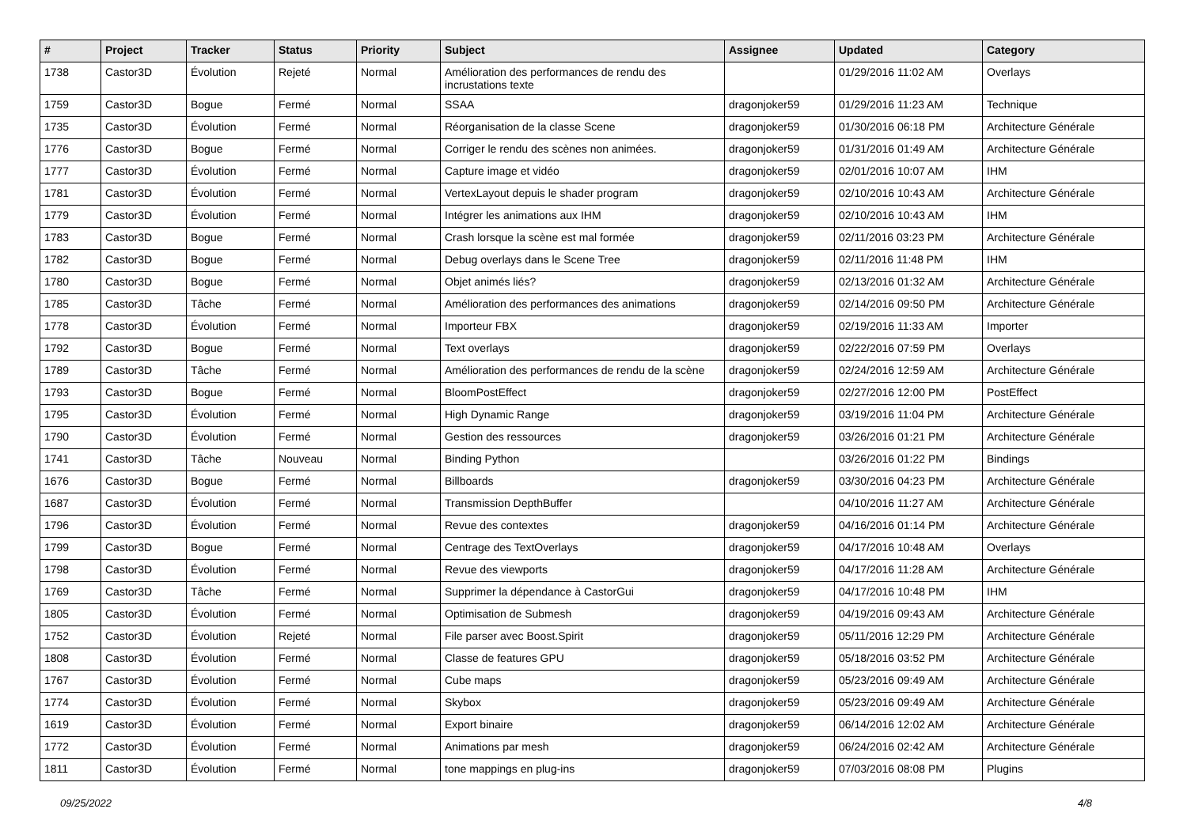| # | Project | Tracker | Status | Priority | Subject | Assignee | Updated | Category |
| --- | --- | --- | --- | --- | --- | --- | --- | --- |
| 1738 | Castor3D | Évolution | Rejeté | Normal | Amélioration des performances de rendu des incrustations texte | | 01/29/2016 11:02 AM | Overlays |
| 1759 | Castor3D | Bogue | Fermé | Normal | SSAA | dragonjoker59 | 01/29/2016 11:23 AM | Technique |
| 1735 | Castor3D | Évolution | Fermé | Normal | Réorganisation de la classe Scene | dragonjoker59 | 01/30/2016 06:18 PM | Architecture Générale |
| 1776 | Castor3D | Bogue | Fermé | Normal | Corriger le rendu des scènes non animées. | dragonjoker59 | 01/31/2016 01:49 AM | Architecture Générale |
| 1777 | Castor3D | Évolution | Fermé | Normal | Capture image et vidéo | dragonjoker59 | 02/01/2016 10:07 AM | IHM |
| 1781 | Castor3D | Évolution | Fermé | Normal | VertexLayout depuis le shader program | dragonjoker59 | 02/10/2016 10:43 AM | Architecture Générale |
| 1779 | Castor3D | Évolution | Fermé | Normal | Intégrer les animations aux IHM | dragonjoker59 | 02/10/2016 10:43 AM | IHM |
| 1783 | Castor3D | Bogue | Fermé | Normal | Crash lorsque la scène est mal formée | dragonjoker59 | 02/11/2016 03:23 PM | Architecture Générale |
| 1782 | Castor3D | Bogue | Fermé | Normal | Debug overlays dans le Scene Tree | dragonjoker59 | 02/11/2016 11:48 PM | IHM |
| 1780 | Castor3D | Bogue | Fermé | Normal | Objet animés liés? | dragonjoker59 | 02/13/2016 01:32 AM | Architecture Générale |
| 1785 | Castor3D | Tâche | Fermé | Normal | Amélioration des performances des animations | dragonjoker59 | 02/14/2016 09:50 PM | Architecture Générale |
| 1778 | Castor3D | Évolution | Fermé | Normal | Importeur FBX | dragonjoker59 | 02/19/2016 11:33 AM | Importer |
| 1792 | Castor3D | Bogue | Fermé | Normal | Text overlays | dragonjoker59 | 02/22/2016 07:59 PM | Overlays |
| 1789 | Castor3D | Tâche | Fermé | Normal | Amélioration des performances de rendu de la scène | dragonjoker59 | 02/24/2016 12:59 AM | Architecture Générale |
| 1793 | Castor3D | Bogue | Fermé | Normal | BloomPostEffect | dragonjoker59 | 02/27/2016 12:00 PM | PostEffect |
| 1795 | Castor3D | Évolution | Fermé | Normal | High Dynamic Range | dragonjoker59 | 03/19/2016 11:04 PM | Architecture Générale |
| 1790 | Castor3D | Évolution | Fermé | Normal | Gestion des ressources | dragonjoker59 | 03/26/2016 01:21 PM | Architecture Générale |
| 1741 | Castor3D | Tâche | Nouveau | Normal | Binding Python | | 03/26/2016 01:22 PM | Bindings |
| 1676 | Castor3D | Bogue | Fermé | Normal | Billboards | dragonjoker59 | 03/30/2016 04:23 PM | Architecture Générale |
| 1687 | Castor3D | Évolution | Fermé | Normal | Transmission DepthBuffer | | 04/10/2016 11:27 AM | Architecture Générale |
| 1796 | Castor3D | Évolution | Fermé | Normal | Revue des contextes | dragonjoker59 | 04/16/2016 01:14 PM | Architecture Générale |
| 1799 | Castor3D | Bogue | Fermé | Normal | Centrage des TextOverlays | dragonjoker59 | 04/17/2016 10:48 AM | Overlays |
| 1798 | Castor3D | Évolution | Fermé | Normal | Revue des viewports | dragonjoker59 | 04/17/2016 11:28 AM | Architecture Générale |
| 1769 | Castor3D | Tâche | Fermé | Normal | Supprimer la dépendance à CastorGui | dragonjoker59 | 04/17/2016 10:48 PM | IHM |
| 1805 | Castor3D | Évolution | Fermé | Normal | Optimisation de Submesh | dragonjoker59 | 04/19/2016 09:43 AM | Architecture Générale |
| 1752 | Castor3D | Évolution | Rejeté | Normal | File parser avec Boost.Spirit | dragonjoker59 | 05/11/2016 12:29 PM | Architecture Générale |
| 1808 | Castor3D | Évolution | Fermé | Normal | Classe de features GPU | dragonjoker59 | 05/18/2016 03:52 PM | Architecture Générale |
| 1767 | Castor3D | Évolution | Fermé | Normal | Cube maps | dragonjoker59 | 05/23/2016 09:49 AM | Architecture Générale |
| 1774 | Castor3D | Évolution | Fermé | Normal | Skybox | dragonjoker59 | 05/23/2016 09:49 AM | Architecture Générale |
| 1619 | Castor3D | Évolution | Fermé | Normal | Export binaire | dragonjoker59 | 06/14/2016 12:02 AM | Architecture Générale |
| 1772 | Castor3D | Évolution | Fermé | Normal | Animations par mesh | dragonjoker59 | 06/24/2016 02:42 AM | Architecture Générale |
| 1811 | Castor3D | Évolution | Fermé | Normal | tone mappings en plug-ins | dragonjoker59 | 07/03/2016 08:08 PM | Plugins |
09/25/2022 4/8